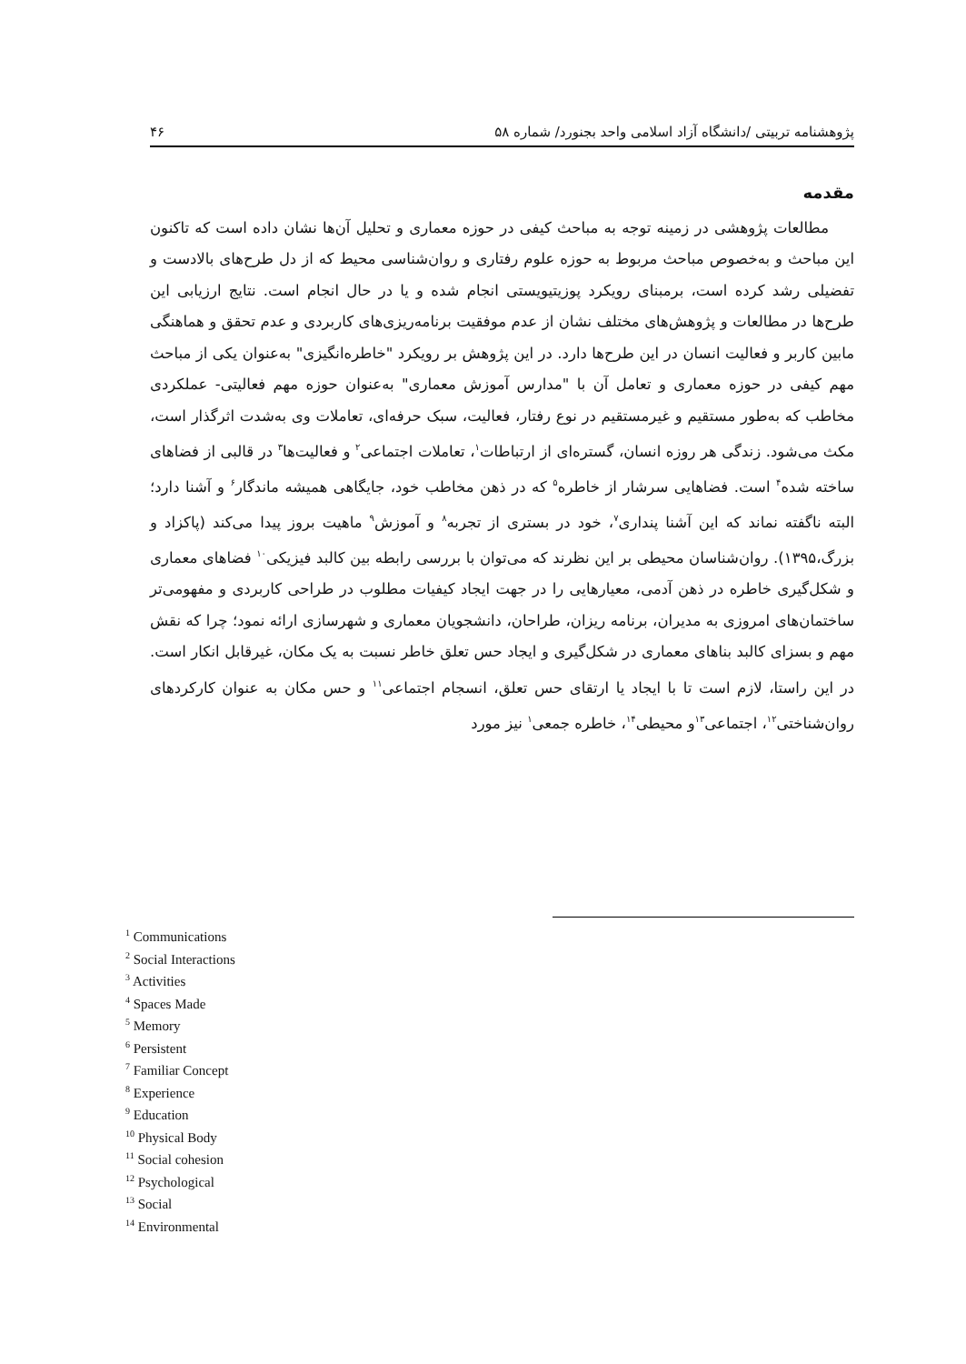پژوهشنامه تربیتی /دانشگاه آزاد اسلامی واحد بجنورد/ شماره ۵۸ ۴۶
مقدمه
مطالعات پژوهشی در زمینه توجه به مباحث کیفی در حوزه معماری و تحلیل آن‌ها نشان داده است که تاکنون این مباحث و به‌خصوص مباحث مربوط به حوزه علوم رفتاری و روان‌شناسی محیط که از دل طرح‌های بالادست و تفضیلی رشد کرده است، برمبنای رویکرد پوزیتیویستی انجام شده و یا در حال انجام است. نتایج ارزیابی این طرح‌ها در مطالعات و پژوهش‌های مختلف نشان از عدم موفقیت برنامه‌ریزی‌های کاربردی و عدم تحقق و هماهنگی مابین کاربر و فعالیت انسان در این طرح‌ها دارد. در این پژوهش بر رویکرد "خاطره‌انگیزی" به‌عنوان یکی از مباحث مهم کیفی در حوزه معماری و تعامل آن با "مدارس آموزش معماری" به‌عنوان حوزه مهم فعالیتی- عملکردی مخاطب که به‌طور مستقیم و غیرمستقیم در نوع رفتار، فعالیت، سبک حرفه‌ای، تعاملات وی به‌شدت اثرگذار است، مکث می‌شود. زندگی هر روزه انسان، گستره‌ای از ارتباطات<sup>۱</sup>، تعاملات اجتماعی<sup>۲</sup> و فعالیت‌ها<sup>۳</sup> در قالبی از فضاهای ساخته شده<sup>۴</sup> است. فضاهایی سرشار از خاطره<sup>۵</sup> که در ذهن مخاطب خود، جایگاهی همیشه ماندگار<sup>۶</sup> و آشنا دارد؛ البته ناگفته نماند که این آشنا پنداری<sup>۷</sup>، خود در بستری از تجربه<sup>۸</sup> و آموزش<sup>۹</sup> ماهیت بروز پیدا می‌کند (پاکزاد و بزرگ،۱۳۹۵). روان‌شناسان محیطی بر این نظرند که می‌توان با بررسی رابطه بین کالبد فیزیکی<sup>۱۰</sup> فضاهای معماری و شکل‌گیری خاطره در ذهن آدمی، معیارهایی را در جهت ایجاد کیفیات مطلوب در طراحی کاربردی و مفهومی‌تر ساختمان‌های امروزی به مدیران، برنامه ریزان، طراحان، دانشجویان معماری و شهرسازی ارائه نمود؛ چرا که نقش مهم و بسزای کالبد بناهای معماری در شکل‌گیری و ایجاد حس تعلق خاطر نسبت به یک مکان، غیرقابل انکار است. در این راستا، لازم است تا با ایجاد یا ارتقای حس تعلق، انسجام اجتماعی<sup>۱۱</sup> و حس مکان به عنوان کارکردهای روان‌شناختی<sup>۱۲</sup>، اجتماعی<sup>۱۳</sup>و محیطی<sup>۱۴</sup>، خاطره جمعی<sup>۱</sup> نیز مورد
<sup>1</sup> Communications
<sup>2</sup> Social Interactions
<sup>3</sup> Activities
<sup>4</sup> Spaces Made
<sup>5</sup> Memory
<sup>6</sup> Persistent
<sup>7</sup> Familiar Concept
<sup>8</sup> Experience
<sup>9</sup> Education
<sup>10</sup> Physical Body
<sup>11</sup> Social cohesion
<sup>12</sup> Psychological
<sup>13</sup> Social
<sup>14</sup> Environmental